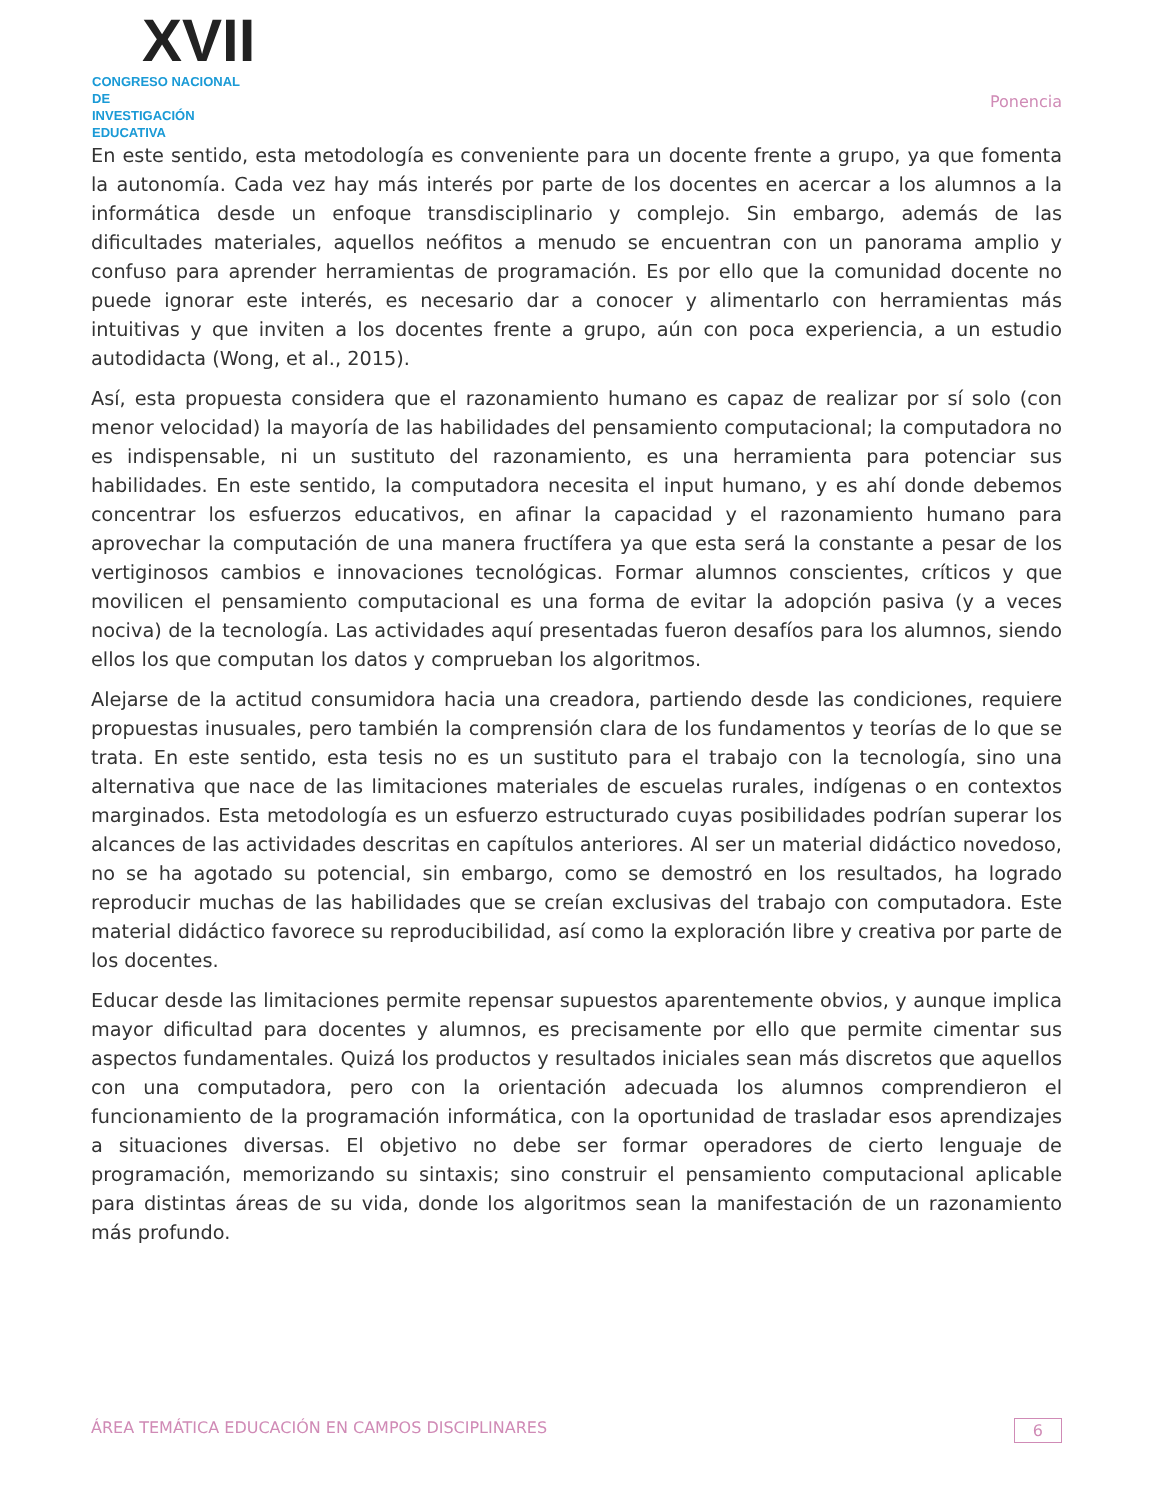XVII
CONGRESO NACIONAL DE
INVESTIGACIÓN EDUCATIVA
Ponencia
En este sentido, esta metodología es conveniente para un docente frente a grupo, ya que fomenta la autonomía. Cada vez hay más interés por parte de los docentes en acercar a los alumnos a la informática desde un enfoque transdisciplinario y complejo. Sin embargo, además de las dificultades materiales, aquellos neófitos a menudo se encuentran con un panorama amplio y confuso para aprender herramientas de programación. Es por ello que la comunidad docente no puede ignorar este interés, es necesario dar a conocer y alimentarlo con herramientas más intuitivas y que inviten a los docentes frente a grupo, aún con poca experiencia, a un estudio autodidacta (Wong, et al., 2015).
Así, esta propuesta considera que el razonamiento humano es capaz de realizar por sí solo (con menor velocidad) la mayoría de las habilidades del pensamiento computacional; la computadora no es indispensable, ni un sustituto del razonamiento, es una herramienta para potenciar sus habilidades. En este sentido, la computadora necesita el input humano, y es ahí donde debemos concentrar los esfuerzos educativos, en afinar la capacidad y el razonamiento humano para aprovechar la computación de una manera fructífera ya que esta será la constante a pesar de los vertiginosos cambios e innovaciones tecnológicas. Formar alumnos conscientes, críticos y que movilicen el pensamiento computacional es una forma de evitar la adopción pasiva (y a veces nociva) de la tecnología. Las actividades aquí presentadas fueron desafíos para los alumnos, siendo ellos los que computan los datos y comprueban los algoritmos.
Alejarse de la actitud consumidora hacia una creadora, partiendo desde las condiciones, requiere propuestas inusuales, pero también la comprensión clara de los fundamentos y teorías de lo que se trata. En este sentido, esta tesis no es un sustituto para el trabajo con la tecnología, sino una alternativa que nace de las limitaciones materiales de escuelas rurales, indígenas o en contextos marginados. Esta metodología es un esfuerzo estructurado cuyas posibilidades podrían superar los alcances de las actividades descritas en capítulos anteriores. Al ser un material didáctico novedoso, no se ha agotado su potencial, sin embargo, como se demostró en los resultados, ha logrado reproducir muchas de las habilidades que se creían exclusivas del trabajo con computadora. Este material didáctico favorece su reproducibilidad, así como la exploración libre y creativa por parte de los docentes.
Educar desde las limitaciones permite repensar supuestos aparentemente obvios, y aunque implica mayor dificultad para docentes y alumnos, es precisamente por ello que permite cimentar sus aspectos fundamentales. Quizá los productos y resultados iniciales sean más discretos que aquellos con una computadora, pero con la orientación adecuada los alumnos comprendieron el funcionamiento de la programación informática, con la oportunidad de trasladar esos aprendizajes a situaciones diversas. El objetivo no debe ser formar operadores de cierto lenguaje de programación, memorizando su sintaxis; sino construir el pensamiento computacional aplicable para distintas áreas de su vida, donde los algoritmos sean la manifestación de un razonamiento más profundo.
ÁREA TEMÁTICA EDUCACIÓN EN CAMPOS DISCIPLINARES 6